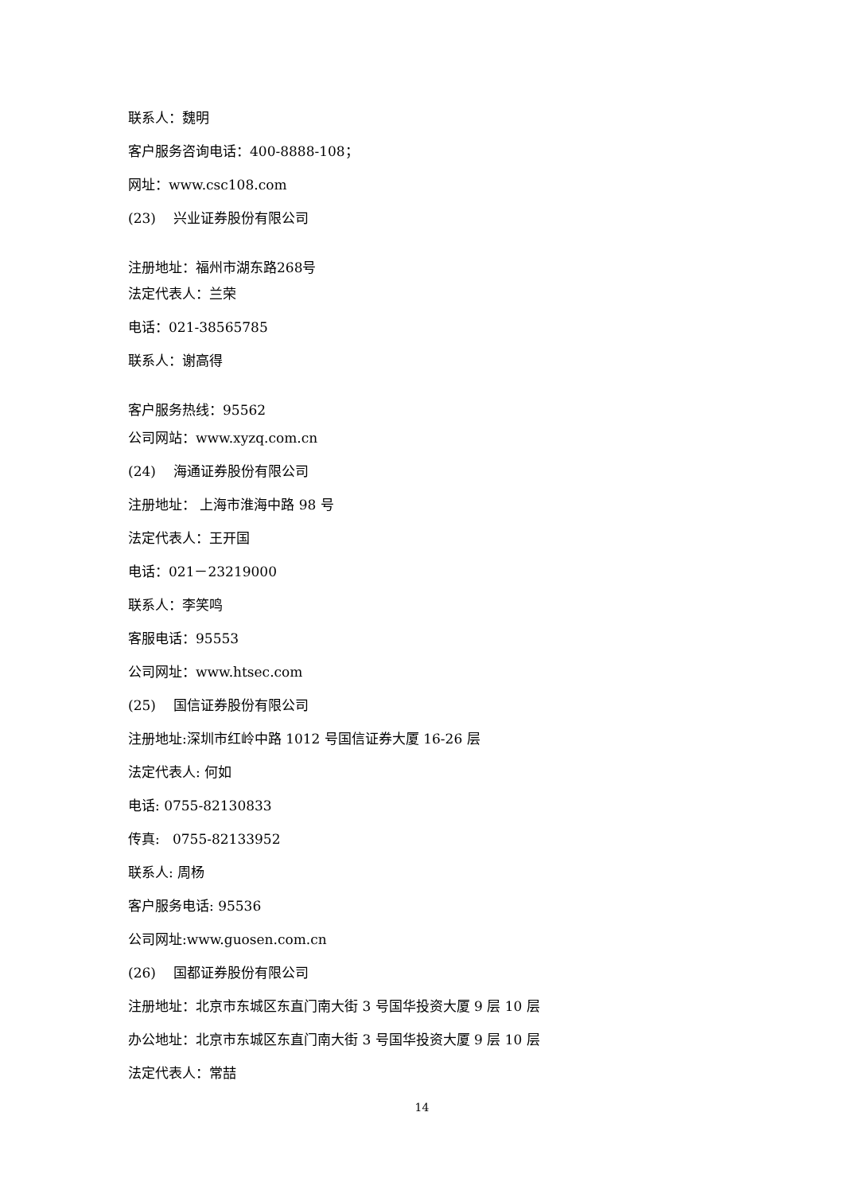联系人：魏明
客户服务咨询电话：400-8888-108；
网址：www.csc108.com
(23) 兴业证券股份有限公司
注册地址：福州市湖东路268号
法定代表人：兰荣
电话：021-38565785
联系人：谢高得
客户服务热线：95562
公司网站：www.xyzq.com.cn
(24) 海通证券股份有限公司
注册地址： 上海市淮海中路 98 号
法定代表人：王开国
电话：021－23219000
联系人：李笑鸣
客服电话：95553
公司网址：www.htsec.com
(25) 国信证券股份有限公司
注册地址:深圳市红岭中路 1012 号国信证券大厦 16-26 层
法定代表人: 何如
电话: 0755-82130833
传真: 0755-82133952
联系人: 周杨
客户服务电话: 95536
公司网址:www.guosen.com.cn
(26) 国都证券股份有限公司
注册地址：北京市东城区东直门南大街 3 号国华投资大厦 9 层 10 层
办公地址：北京市东城区东直门南大街 3 号国华投资大厦 9 层 10 层
法定代表人：常喆
14